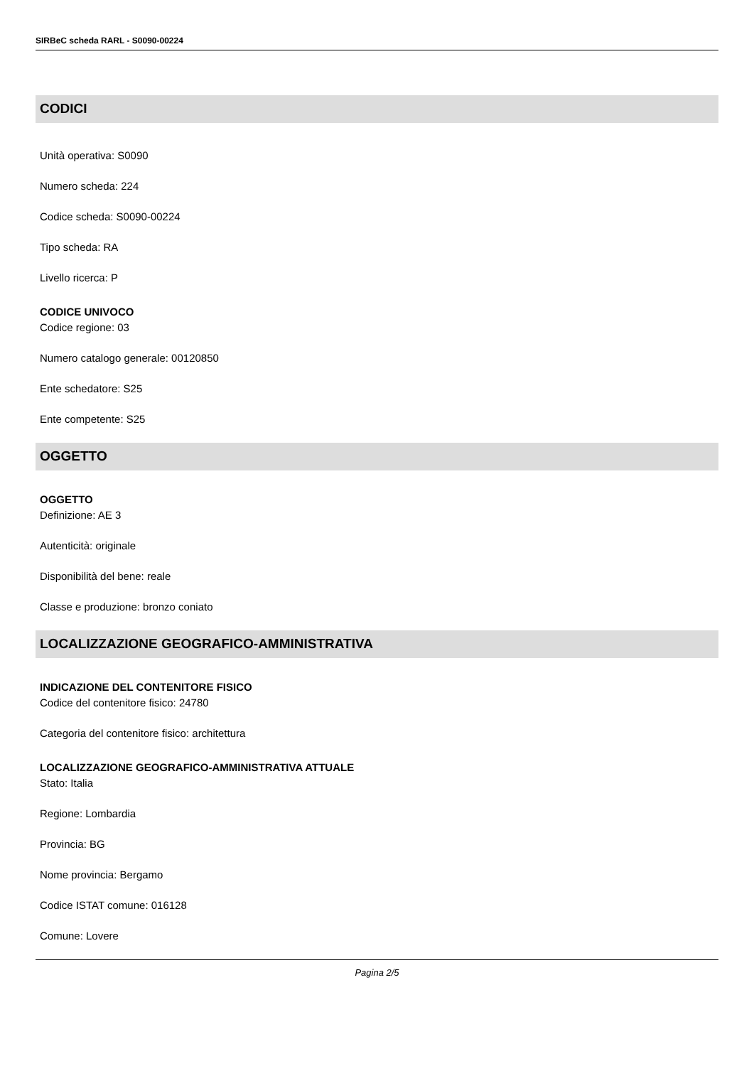SIRBeC scheda RARL - S0090-00224
CODICI
Unità operativa: S0090
Numero scheda: 224
Codice scheda: S0090-00224
Tipo scheda: RA
Livello ricerca: P
CODICE UNIVOCO
Codice regione: 03
Numero catalogo generale: 00120850
Ente schedatore: S25
Ente competente: S25
OGGETTO
OGGETTO
Definizione: AE 3
Autenticità: originale
Disponibilità del bene: reale
Classe e produzione: bronzo coniato
LOCALIZZAZIONE GEOGRAFICO-AMMINISTRATIVA
INDICAZIONE DEL CONTENITORE FISICO
Codice del contenitore fisico: 24780
Categoria del contenitore fisico: architettura
LOCALIZZAZIONE GEOGRAFICO-AMMINISTRATIVA ATTUALE
Stato: Italia
Regione: Lombardia
Provincia: BG
Nome provincia: Bergamo
Codice ISTAT comune: 016128
Comune: Lovere
Pagina 2/5